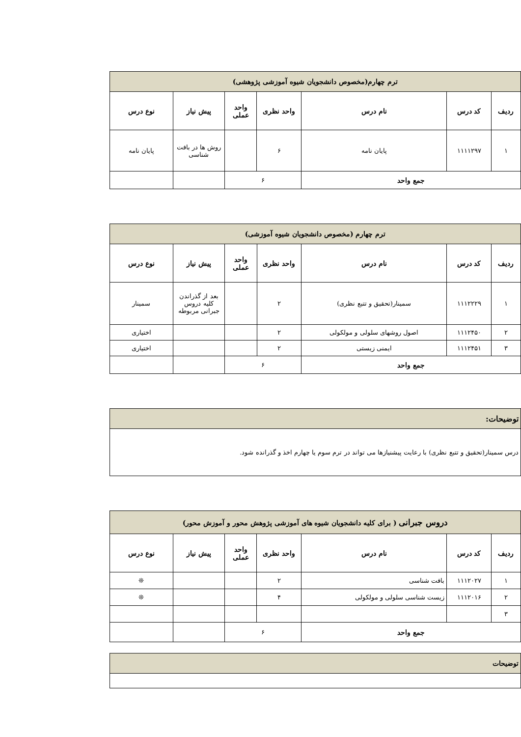| ترم چهارم(مخصوص دانشجویان شیوه آموزشی پژوهشی) | | | | | | |
| ردیف | کد درس | نام درس | واحد نظری | واحد عملی | پیش نیاز | نوع درس |
| ۱ | ۱۱۱۱۲۹۷ | پایان نامه | ۶ | | روش ها در بافت شناسی | پایان نامه |
| جمع واحد | | | ۶ | | | |
| ترم چهارم (مخصوص دانشجویان شیوه آموزشی) | | | | | | |
| ردیف | کد درس | نام درس | واحد نظری | واحد عملی | پیش نیاز | نوع درس |
| ۱ | ۱۱۱۲۲۲۹ | سمینار(تحقیق و تتبع نظری) | ۲ | | بعد از گذراندن کلیه دروس جبرانی مربوطه | سمینار |
| ۲ | ۱۱۱۲۴۵۰ | اصول روشهای سلولی و مولکولی | ۲ | | | اختیاری |
| ۳ | ۱۱۱۲۴۵۱ | ایمنی زیستی | ۲ | | | اختیاری |
| جمع واحد | | | ۶ | | | |
| توضیحات: |
| درس سمینار(تحقیق و تتبع نظری) با رعایت پیشنیازها می تواند در ترم سوم یا چهارم اخذ و گذرانده شود. |
| دروس جبرانی ( برای کلیه دانشجویان شیوه های آموزشی پژوهش محور و آموزش محور) | | | | | | |
| ردیف | کد درس | نام درس | واحد نظری | واحد عملی | پیش نیاز | نوع درس |
| ۱ | ۱۱۱۲۰۲۷ | بافت شناسی | ۲ | | | ❊ |
| ۲ | ۱۱۱۲۰۱۶ | زیست شناسی سلولی و مولکولی | ۴ | | | ❊ |
| ۳ | | | | | | |
| جمع واحد | | | ۶ | | | |
| توضیحات |